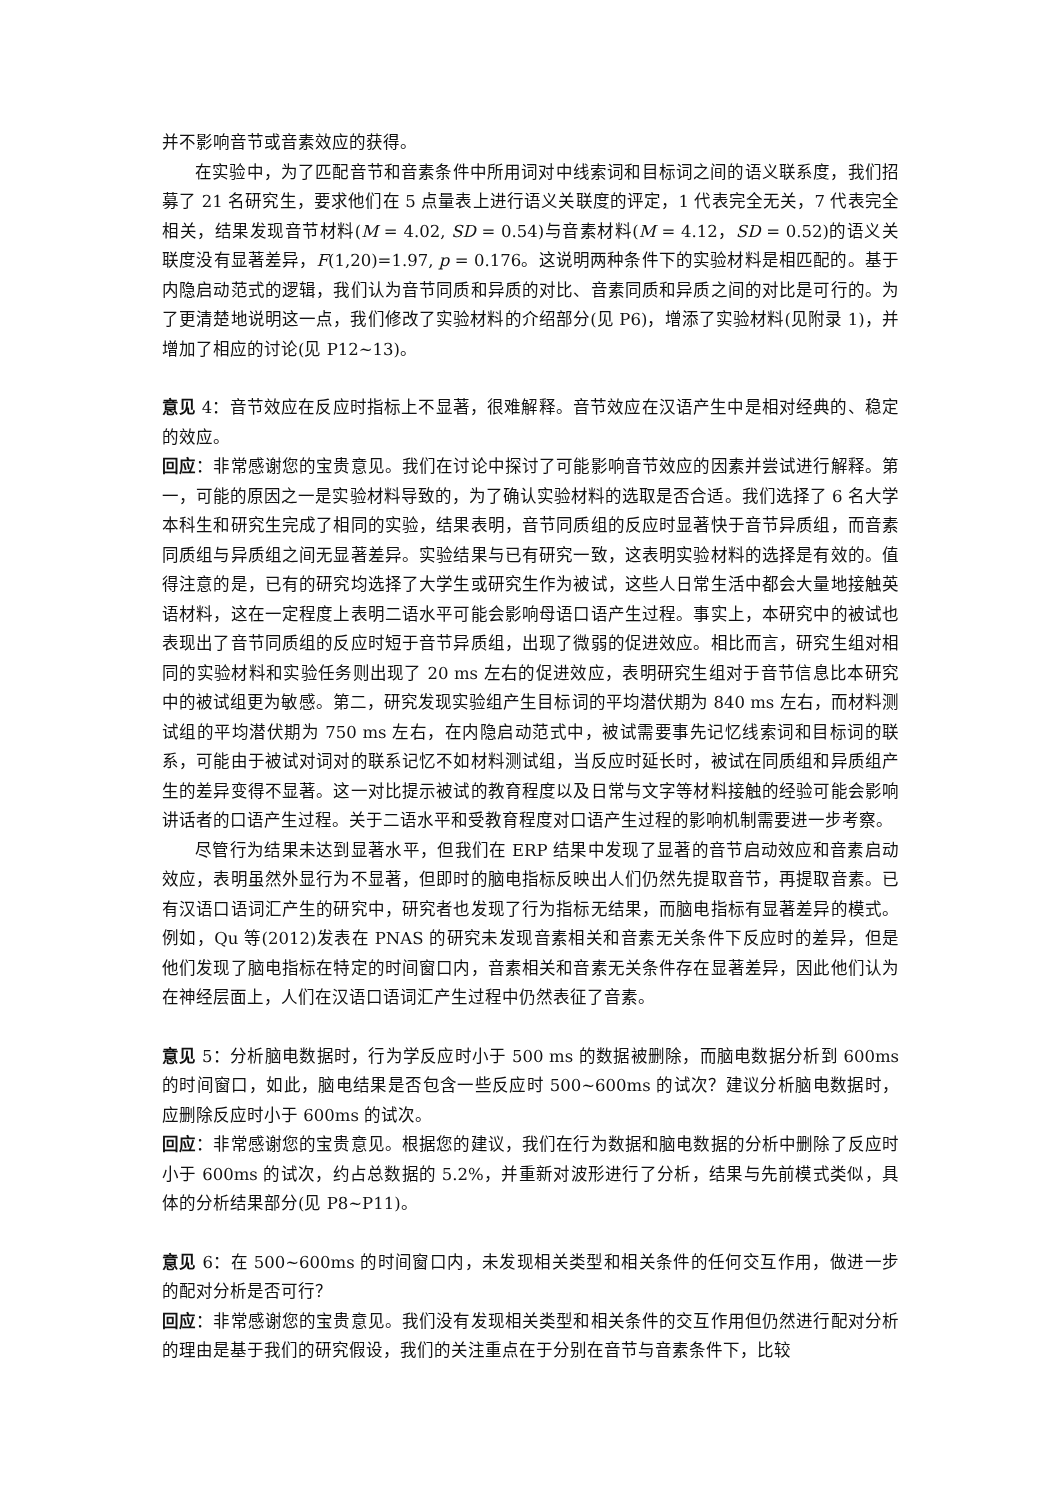并不影响音节或音素效应的获得。
在实验中，为了匹配音节和音素条件中所用词对中线索词和目标词之间的语义联系度，我们招募了 21 名研究生，要求他们在 5 点量表上进行语义关联度的评定，1 代表完全无关，7 代表完全相关，结果发现音节材料(M = 4.02, SD = 0.54)与音素材料(M = 4.12，SD = 0.52)的语义关联度没有显著差异，F(1,20)=1.97, p = 0.176。这说明两种条件下的实验材料是相匹配的。基于内隐启动范式的逻辑，我们认为音节同质和异质的对比、音素同质和异质之间的对比是可行的。为了更清楚地说明这一点，我们修改了实验材料的介绍部分(见 P6)，增添了实验材料(见附录 1)，并增加了相应的讨论(见 P12~13)。
意见 4：音节效应在反应时指标上不显著，很难解释。音节效应在汉语产生中是相对经典的、稳定的效应。
回应：非常感谢您的宝贵意见。我们在讨论中探讨了可能影响音节效应的因素并尝试进行解释。第一，可能的原因之一是实验材料导致的，为了确认实验材料的选取是否合适。我们选择了 6 名大学本科生和研究生完成了相同的实验，结果表明，音节同质组的反应时显著快于音节异质组，而音素同质组与异质组之间无显著差异。实验结果与已有研究一致，这表明实验材料的选择是有效的。值得注意的是，已有的研究均选择了大学生或研究生作为被试，这些人日常生活中都会大量地接触英语材料，这在一定程度上表明二语水平可能会影响母语口语产生过程。事实上，本研究中的被试也表现出了音节同质组的反应时短于音节异质组，出现了微弱的促进效应。相比而言，研究生组对相同的实验材料和实验任务则出现了 20 ms 左右的促进效应，表明研究生组对于音节信息比本研究中的被试组更为敏感。第二，研究发现实验组产生目标词的平均潜伏期为 840 ms 左右，而材料测试组的平均潜伏期为 750 ms 左右，在内隐启动范式中，被试需要事先记忆线索词和目标词的联系，可能由于被试对词对的联系记忆不如材料测试组，当反应时延长时，被试在同质组和异质组产生的差异变得不显著。这一对比提示被试的教育程度以及日常与文字等材料接触的经验可能会影响讲话者的口语产生过程。关于二语水平和受教育程度对口语产生过程的影响机制需要进一步考察。
尽管行为结果未达到显著水平，但我们在 ERP 结果中发现了显著的音节启动效应和音素启动效应，表明虽然外显行为不显著，但即时的脑电指标反映出人们仍然先提取音节，再提取音素。已有汉语口语词汇产生的研究中，研究者也发现了行为指标无结果，而脑电指标有显著差异的模式。例如，Qu 等(2012)发表在 PNAS 的研究未发现音素相关和音素无关条件下反应时的差异，但是他们发现了脑电指标在特定的时间窗口内，音素相关和音素无关条件存在显著差异，因此他们认为在神经层面上，人们在汉语口语词汇产生过程中仍然表征了音素。
意见 5：分析脑电数据时，行为学反应时小于 500 ms 的数据被删除，而脑电数据分析到 600ms 的时间窗口，如此，脑电结果是否包含一些反应时 500~600ms 的试次？建议分析脑电数据时，应删除反应时小于 600ms 的试次。
回应：非常感谢您的宝贵意见。根据您的建议，我们在行为数据和脑电数据的分析中删除了反应时小于 600ms 的试次，约占总数据的 5.2%，并重新对波形进行了分析，结果与先前模式类似，具体的分析结果部分(见 P8~P11)。
意见 6：在 500~600ms 的时间窗口内，未发现相关类型和相关条件的任何交互作用，做进一步的配对分析是否可行？
回应：非常感谢您的宝贵意见。我们没有发现相关类型和相关条件的交互作用但仍然进行配对分析的理由是基于我们的研究假设，我们的关注重点在于分别在音节与音素条件下，比较